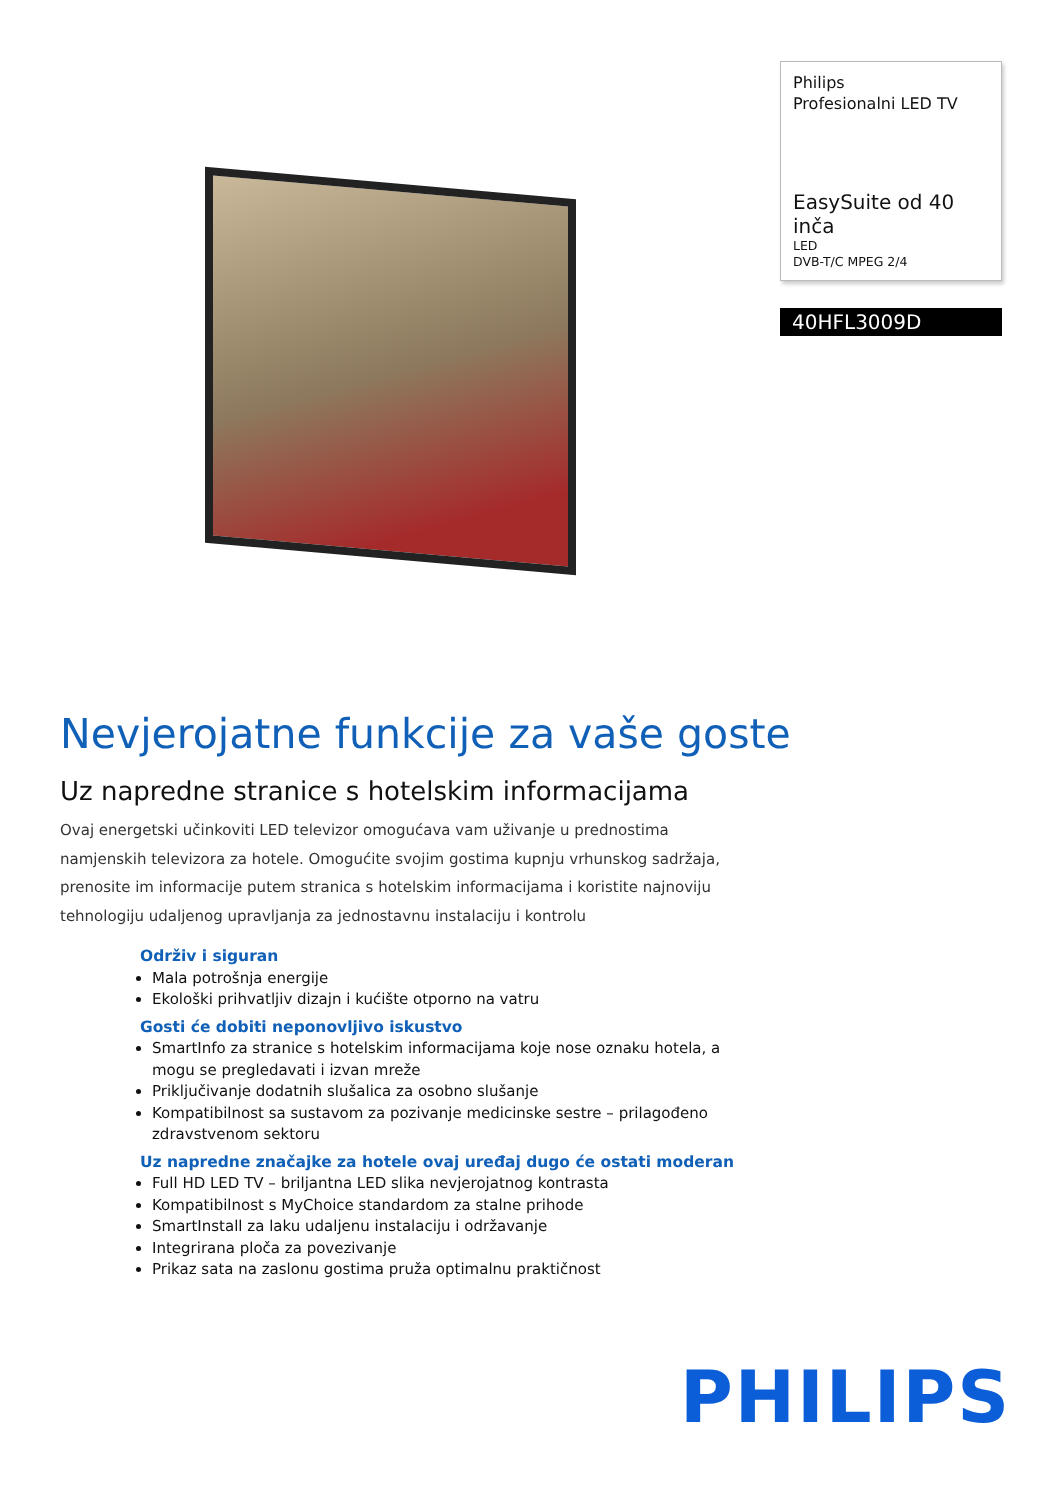Philips
Profesionalni LED TV
EasySuite od 40 inča
LED
DVB-T/C MPEG 2/4
40HFL3009D
Nevjerojatne funkcije za vaše goste
Uz napredne stranice s hotelskim informacijama
Ovaj energetski učinkoviti LED televizor omogućava vam uživanje u prednostima namjenskih televizora za hotele. Omogućite svojim gostima kupnju vrhunskog sadržaja, prenosite im informacije putem stranica s hotelskim informacijama i koristite najnoviju tehnologiju udaljenog upravljanja za jednostavnu instalaciju i kontrolu
Održiv i siguran
Mala potrošnja energije
Ekološki prihvatljiv dizajn i kućište otporno na vatru
Gosti će dobiti neponovljivo iskustvo
SmartInfo za stranice s hotelskim informacijama koje nose oznaku hotela, a mogu se pregledavati i izvan mreže
Priključivanje dodatnih slušalica za osobno slušanje
Kompatibilnost sa sustavom za pozivanje medicinske sestre – prilagođeno zdravstvenom sektoru
Uz napredne značajke za hotele ovaj uređaj dugo će ostati moderan
Full HD LED TV – briljantna LED slika nevjerojatnog kontrasta
Kompatibilnost s MyChoice standardom za stalne prihode
SmartInstall za laku udaljenu instalaciju i održavanje
Integrirana ploča za povezivanje
Prikaz sata na zaslonu gostima pruža optimalnu praktičnost
PHILIPS